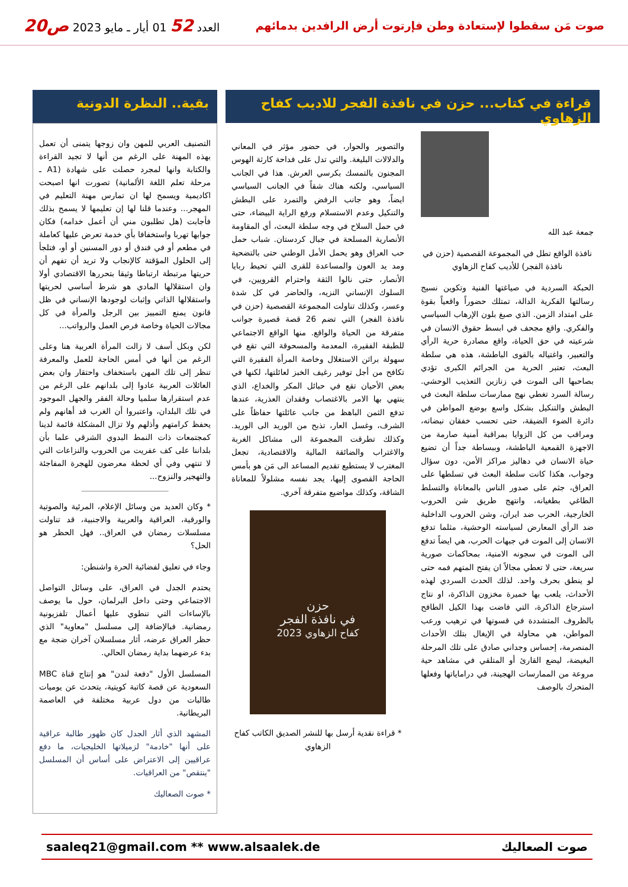صوت مَن سقطوا لإستعادة وطن فإرتوت أرض الرافدين بدمائهم
العدد 52 01 أيار ـ مايو 2023 ص20
قراءة في كتاب... حزن في نافذة الفجر للاديب كفاح الزهاوي
جمعة عبد الله
نافذة الواقع تطل في المجموعة القصصية (حزن في نافذة الفجر) للأديب كفاح الزهاوي
الحبكة السردية في صياغتها الفنية وتكوين نسيج رسالتها الفكرية الدالة، تمتلك حضوراً واقعياً بقوة على امتداد الزمن. الذي صبغ بلون الإرهاب السياسي والفكري. واقع مجحف في ابسط حقوق الانسان في شرعيته في حق الحياة، واقع مصادرة حرية الرأي والتعبير، واغتياله بالقوى الباطشة، هذه هي سلطة البعث، تعتبر الحرية من الجرائم الكبرى تؤدي بصاحبها الى الموت في زنازين التعذيب الوحشي. رسالة السرد تغطي نهج ممارسات سلطة البعث في البطش والتنكيل بشكل واسع بوضع المواطن في دائرة الضوء الضيقة، حتى تحسب خفقان نبضاته، ومراقب من كل الزوايا بمراقبة أمنية صارمة من الاجهزة القمعية الباطشة، وببساطة جداً أن تضيع حياة الانسان في دهاليز مراكز الأمن، دون سؤال وجواب، هكذا كانت سلطة البعث في تسلطها على العراق، جثم على صدور الناس بالمعاناة والتسلط الطاغي بطغيانه، وانتهج طريق شن الحروب الخارجية، الحرب ضد ايران، وشن الحروب الداخلية ضد الرأي المعارض لسياسته الوحشية، مثلما تدفع الانسان إلى الموت في جبهات الحرب، هي ايضاً تدفع الى الموت في سجونه الامنية، بمحاكمات صورية سريعة، حتى لا تعطي مجالاً ان يفتح المتهم فمه حتى لو ينطق بحرف واحد. لذلك الحدث السردي لهذه الأحداث، يلعب بها خميرة مخزون الذاكرة، او نتاج استرجاع الذاكرة، التي فاضت بهذا الكيل الطافح بالظروف المتشددة في قسوتها في ترهيب ورعب المواطن، هي محاولة في الإيغال بتلك الأحداث المنصرمة، إحساس وجداني صادق على تلك المرحلة البغيضة، ليضع القارئ أو المتلقي في مشاهد حية مروعة من الممارسات الهجينة، في دراماياتها وفعلها المتحرك بالوصف
والتصوير والحوار، في حضور مؤثر في المعاني والدلالات البليغة. والتي تدل على فداحة كارثة الهوس المجنون بالتمسك بكرسي العرش. هذا في الجانب السياسي، ولكنه هناك شقاً في الجانب السياسي ايضاً، وهو جانب الرفض والتمرد على البطش والتنكيل وعدم الاستسلام ورفع الراية البيضاء، حتى في حمل السلاح في وجه سلطة البعث، أي المقاومة الأنصارية المسلحة في جبال كردستان. شباب حمل حب العراق وهو يحمل الأمل الوطني حتى بالتضحية ومد يد العون والمساعدة للقرى التي تحيط ربايا الأنصار، حتى نالوا الثقة واحترام القرويين، في السلوك الإنساني النزيه، والحاضر في كل شدة وعسر، وكذلك تناولت المجموعة القصصية (حزن في نافذة الفجر) التي تضم 26 قصة قصيرة جوانب متفرقة من الحياة والواقع. منها الواقع الاجتماعي للطبقة الفقيرة، المعدمة والمسحوقة التي تقع في سهولة براثن الاستغلال وخاصة المرأة الفقيرة التي تكافح من أجل توفير رغيف الخبز لعائلتها، لكنها في بعض الأحيان تقع في حبائل المكر والخداع، الذي ينتهي بها الامر بالاغتصاب وفقدان العذرية، عندها تدفع الثمن الباهظ من جانب عائلتها حفاظاً على الشرف، وغسل العار، تذبح من الوريد الى الوريد. وكذلك تطرقت المجموعة الى مشاكل الغربة والاغتراب والضائقة المالية والاقتصادية، تجعل المغترب لا يستطيع تقديم المساعد الى مَن هو بأمس الحاجة القصوى إليها، يجد نفسه مشلولاً للمعاناة الشاقة، وكذلك مواضيع متفرقة آخري.
حزن
في نافذة الفجر
كفاح الزهاوي 2023
* قراءة نقدية أرسل بها للنشر الصديق الكاتب كفاح الزهاوي
بقية.. النظرة الدونية
التصنيف العربي للمهن وان زوجها يتمنى أن تعمل بهذه المهنة على الرغم من أنها لا تجيد القراءة والكتابة وانها لمجرد حصلت على شهادة (A1 ـ مرحلة تعلم اللغة الألمانية) تصورت انها اصبحت اكاديمية ويسمح لها ان تمارس مهنة التعليم في المهجر... وعندما قلنا لها إن تعليمها لا يسمح بذلك فأجابت (هل تطلبون مني أن أعمل خدامه) فكان جوابها تهربا واستخفافا بأي خدمة تعرض عليها كعاملة في مطعم أو في فندق أو دور المسنين أو أو، فتلجأ إلى الحلول المؤقتة كالإنجاب ولا تريد أن تفهم أن حريتها مرتبطة ارتباطا وثيقا بتحررها الاقتصادي أولا وان استقلالها المادي هو شرط أساسي لحريتها واستقلالها الذاتي وإثبات لوجودها الإنساني في ظل قانون يمنع التمييز بين الرجل والمرأة في كل مجالات الحياة وخاصة فرص العمل والرواتب...
لكن وبكل أسف لا زالت المرأة العربية هنا وعلى الرغم من أنها في أمس الحاجة للعمل والمعرفة تنظر إلى تلك المهن باستخفاف واحتقار وان بعض العائلات العربية عادوا إلى بلدانهم على الرغم من عدم استقرارها سلميا وحالة الفقر والجهل الموجود في تلك البلدان، واعتبروا أن الغرب قد أهانهم ولم يحفظ كرامتهم وأذلهم ولا تزال المشكلة قائمة لدينا كمجتمعات ذات النمط البدوي الشرقي علما بأن بلداننا على كف عفريت من الحروب والنزاعات التي لا تنتهي وفي أي لحظة معرضون للهجرة المفاجئة والتهجير والنزوح...
* وكان العديد من وسائل الإعلام، المرئية والصوتية والورقية، العراقية والعربية والاجنبية، قد تناولت مسلسلات رمضان في العراق.. فهل الحظر هو الحل؟
وجاء في تعليق لفضائية الحرة واشنطن:
يحتدم الجدل في العراق، على وسائل التواصل الاجتماعي وحتى داخل البرلمان، حول ما يوصف بالإساءات التي تنطوي عليها أعمال تلفزيونية رمضانية. فبالإضافة إلى مسلسل "معاوية" الذي حظر العراق عرضه، أثار مسلسلان آخران ضجة مع بدء عرضهما بداية رمضان الحالي.
المسلسل الأول "دفعة لندن" هو إنتاج قناة MBC السعودية عن قصة كاتبة كويتية، يتحدث عن يوميات طالبات من دول عربية مختلفة في العاصمة البريطانية.
المشهد الذي أثار الجدل كان ظهور طالبة عراقية على أنها "خادمة" لزميلاتها الخليجيات، ما دفع عراقيين إلى الاعتراض على أساس أن المسلسل "ينتقص" من العراقيات.
* صوت الصعاليك
saaleq21@gmail.com ** www.alsaalek.de صوت الصعاليك